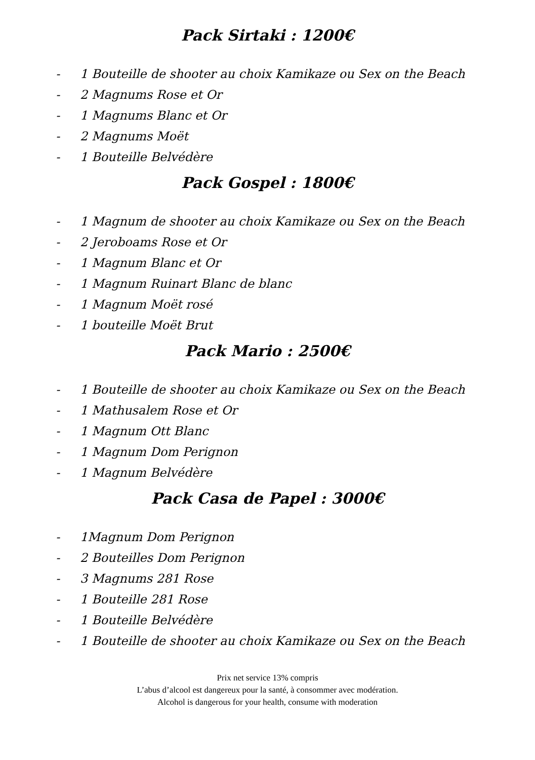Pack Sirtaki : 1200€
- 1 Bouteille de shooter au choix Kamikaze ou Sex on the Beach
- 2 Magnums Rose et Or
- 1 Magnums Blanc et Or
- 2 Magnums Moët
- 1 Bouteille Belvédère
Pack Gospel : 1800€
- 1 Magnum de shooter au choix Kamikaze ou Sex on the Beach
- 2 Jeroboams Rose et Or
- 1 Magnum Blanc et Or
- 1 Magnum Ruinart Blanc de blanc
- 1 Magnum Moët rosé
- 1 bouteille Moët Brut
Pack Mario : 2500€
- 1 Bouteille de shooter au choix Kamikaze ou Sex on the Beach
- 1 Mathusalem Rose et Or
- 1 Magnum Ott Blanc
- 1 Magnum Dom Perignon
- 1 Magnum Belvédère
Pack Casa de Papel : 3000€
- 1Magnum Dom Perignon
- 2 Bouteilles Dom Perignon
- 3 Magnums 281 Rose
- 1 Bouteille 281 Rose
- 1 Bouteille Belvédère
- 1 Bouteille de shooter au choix Kamikaze ou Sex on the Beach
Prix net service 13% compris
L’abus d’alcool est dangereux pour la santé, à consommer avec modération.
Alcohol is dangerous for your health, consume with moderation